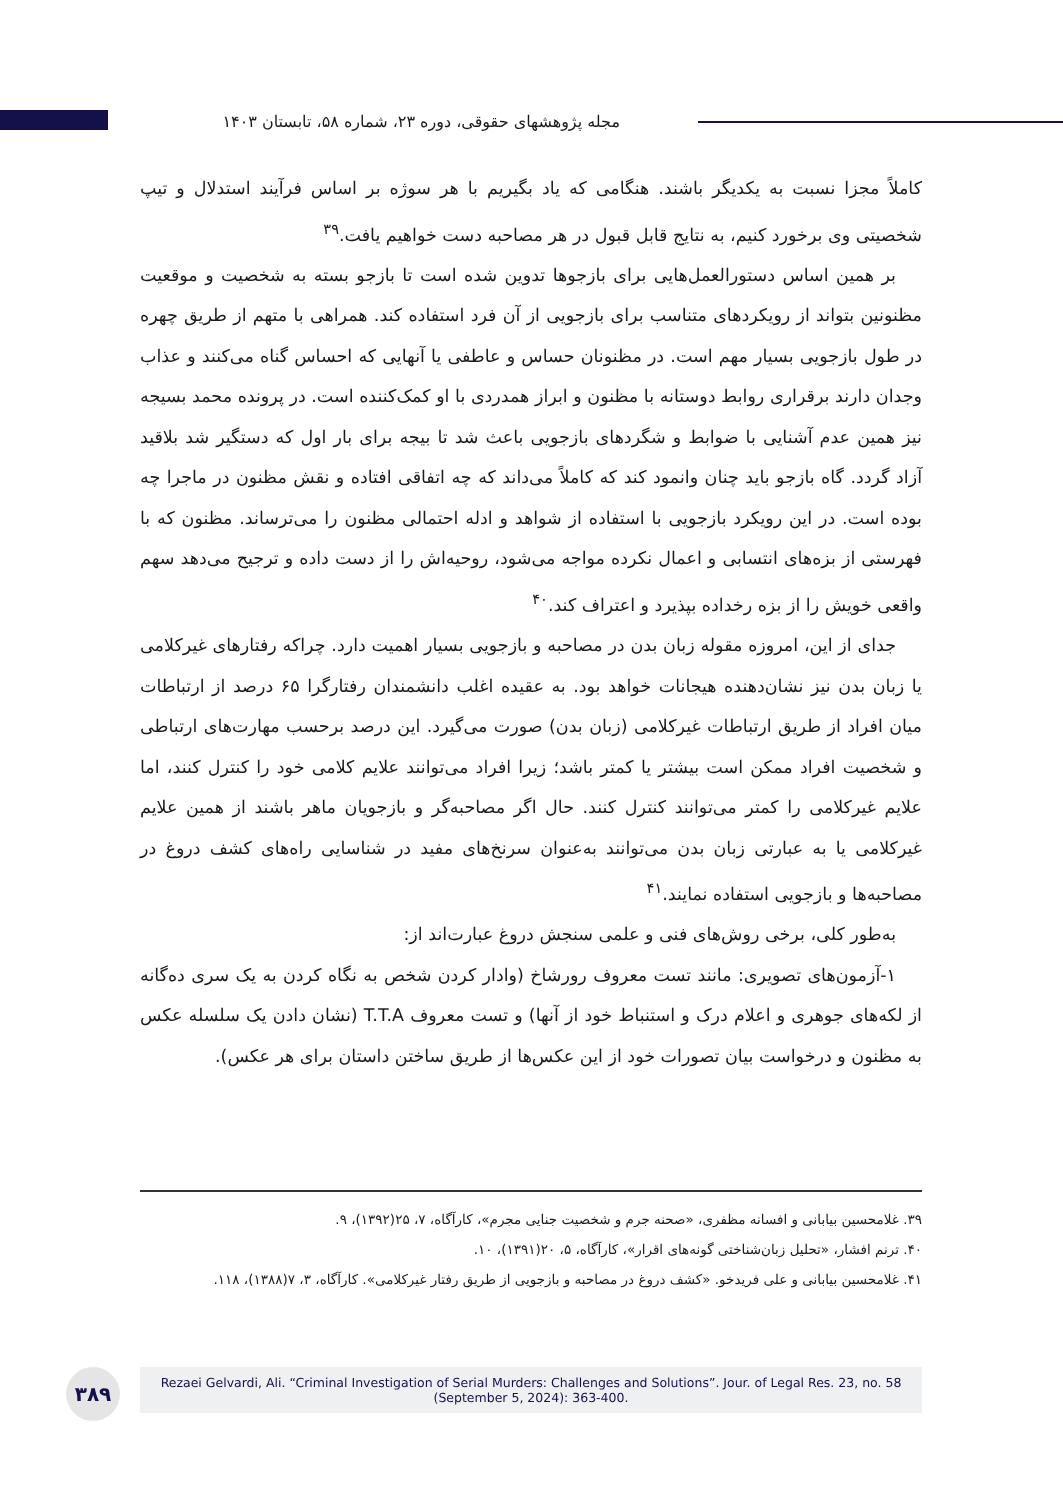مجله پژوهشهای حقوقی، دوره ۲۳، شماره ۵۸، تابستان ۱۴۰۳
کاملاً مجزا نسبت به یکدیگر باشند. هنگامی که یاد بگیریم با هر سوژه بر اساس فرآیند استدلال و تیپ شخصیتی وی برخورد کنیم، به نتایج قابل قبول در هر مصاحبه دست خواهیم یافت.<sup>۳۹</sup>
بر همین اساس دستورالعمل‌هایی برای بازجوها تدوین شده است تا بازجو بسته به شخصیت و موقعیت مظنونین بتواند از رویکردهای متناسب برای بازجویی از آن فرد استفاده کند. همراهی با متهم از طریق چهره در طول بازجویی بسیار مهم است. در مظنونان حساس و عاطفی یا آنهایی که احساس گناه می‌کنند و عذاب وجدان دارند برقراری روابط دوستانه با مظنون و ابراز همدردی با او کمک‌کننده است. در پرونده محمد بسیجه نیز همین عدم آشنایی با ضوابط و شگردهای بازجویی باعث شد تا بیجه برای بار اول که دستگیر شد بلاقید آزاد گردد. گاه بازجو باید چنان وانمود کند که کاملاً می‌داند که چه اتفاقی افتاده و نقش مظنون در ماجرا چه بوده است. در این رویکرد بازجویی با استفاده از شواهد و ادله احتمالی مظنون را می‌ترساند. مظنون که با فهرستی از بزه‌های انتسابی و اعمال نکرده مواجه می‌شود، روحیه‌اش را از دست داده و ترجیح می‌دهد سهم واقعی خویش را از بزه رخداده بپذیرد و اعتراف کند.<sup>۴۰</sup>
جدای از این، امروزه مقوله زبان بدن در مصاحبه و بازجویی بسیار اهمیت دارد. چراکه رفتارهای غیرکلامی یا زبان بدن نیز نشان‌دهنده هیجانات خواهد بود. به عقیده اغلب دانشمندان رفتارگرا ۶۵ درصد از ارتباطات میان افراد از طریق ارتباطات غیرکلامی (زبان بدن) صورت می‌گیرد. این درصد برحسب مهارت‌های ارتباطی و شخصیت افراد ممکن است بیشتر یا کمتر باشد؛ زیرا افراد می‌توانند علایم کلامی خود را کنترل کنند، اما علایم غیرکلامی را کمتر می‌توانند کنترل کنند. حال اگر مصاحبه‌گر و بازجویان ماهر باشند از همین علایم غیرکلامی یا به عبارتی زبان بدن می‌توانند به‌عنوان سرنخ‌های مفید در شناسایی راه‌های کشف دروغ در مصاحبه‌ها و بازجویی استفاده نمایند.<sup>۴۱</sup>
به‌طور کلی، برخی روش‌های فنی و علمی سنجش دروغ عبارت‌اند از:
۱-آزمون‌های تصویری: مانند تست معروف رورشاخ (وادار کردن شخص به نگاه کردن به یک سری ده‌گانه از لکه‌های جوهری و اعلام درک و استنباط خود از آنها) و تست معروف T.T.A (نشان دادن یک سلسله عکس به مظنون و درخواست بیان تصورات خود از این عکس‌ها از طریق ساختن داستان برای هر عکس).
۳۹. غلامحسین بیابانی و افسانه مظفری، «صحنه جرم و شخصیت جنایی مجرم»، کارآگاه، ۷، ۲۵(۱۳۹۲)، ۹.
۴۰. ترنم افشار، «تحلیل زبان‌شناختی گونه‌های اقرار»، کارآگاه، ۵، ۲۰(۱۳۹۱)، ۱۰.
۴۱. غلامحسین بیابانی و علی فریدخو. «کشف دروغ در مصاحبه و بازجویی از طریق رفتار غیرکلامی». کارآگاه، ۳، ۷(۱۳۸۸)، ۱۱۸.
۳۸۹
Rezaei Gelvardi, Ali. “Criminal Investigation of Serial Murders: Challenges and Solutions”. Jour. of Legal Res. 23, no. 58 (September 5, 2024): 363-400.